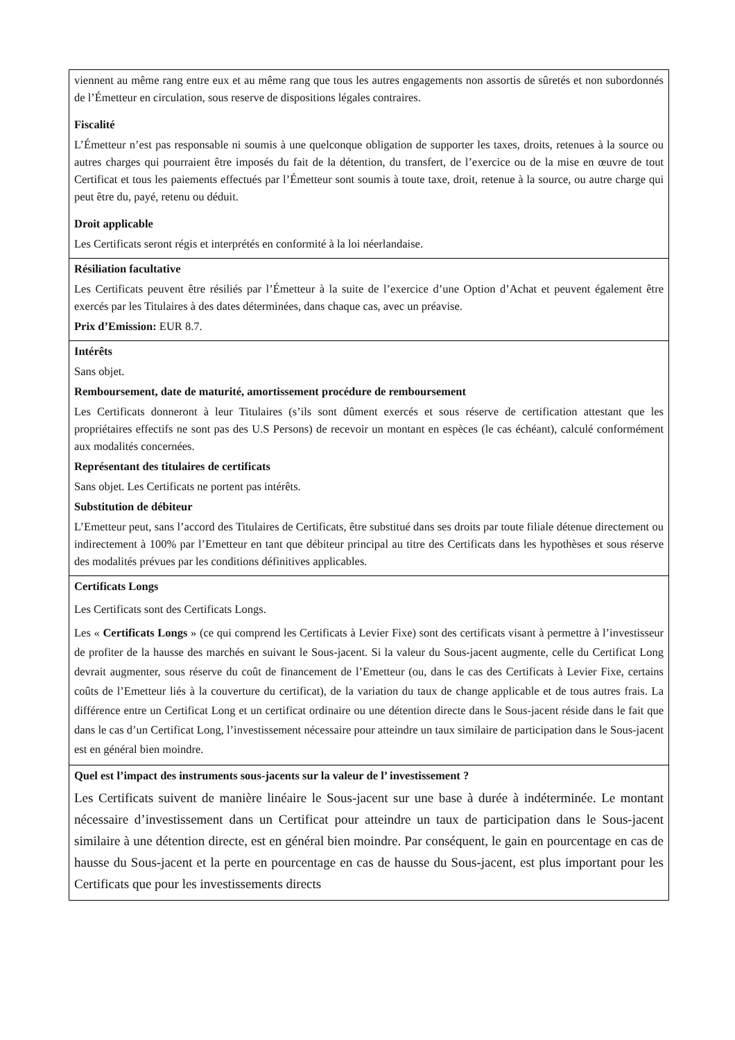| viennent au même rang entre eux et au même rang que tous les autres engagements non assortis de sûretés et non subordonnés de l’Émetteur en circulation, sous reserve de dispositions légales contraires. Fiscalité L’Émetteur n’est pas responsable ni soumis à une quelconque obligation de supporter les taxes, droits, retenues à la source ou autres charges qui pourraient être imposés du fait de la détention, du transfert, de l’exercice ou de la mise en œuvre de tout Certificat et tous les paiements effectués par l’Émetteur sont soumis à toute taxe, droit, retenue à la source, ou autre charge qui peut être du, payé, retenu ou déduit. Droit applicable Les Certificats seront régis et interprétés en conformité à la loi néerlandaise. |
| Résiliation facultative Les Certificats peuvent être résiliés par l’Émetteur à la suite de l’exercice d’une Option d’Achat et peuvent également être exercés par les Titulaires à des dates déterminées, dans chaque cas, avec un préavise. Prix d’Emission: EUR 8.7. |
| Intérêts Sans objet. Remboursement, date de maturité, amortissement procédure de remboursement Les Certificats donneront à leur Titulaires (s’ils sont dûment exercés et sous réserve de certification attestant que les propriétaires effectifs ne sont pas des U.S Persons) de recevoir un montant en espèces (le cas échéant), calculé conformément aux modalités concernées. Représentant des titulaires de certificats Sans objet. Les Certificats ne portent pas intérêts. Substitution de débiteur L’Emetteur peut, sans l’accord des Titulaires de Certificats, être substitué dans ses droits par toute filiale détenue directement ou indirectement à 100% par l’Emetteur en tant que débiteur principal au titre des Certificats dans les hypothèses et sous réserve des modalités prévues par les conditions définitives applicables. |
| Certificats Longs Les Certificats sont des Certificats Longs. Les « Certificats Longs » (ce qui comprend les Certificats à Levier Fixe) sont des certificats visant à permettre à l’investisseur de profiter de la hausse des marchés en suivant le Sous-jacent. Si la valeur du Sous-jacent augmente, celle du Certificat Long devrait augmenter, sous réserve du coût de financement de l’Emetteur (ou, dans le cas des Certificats à Levier Fixe, certains coûts de l’Emetteur liés à la couverture du certificat), de la variation du taux de change applicable et de tous autres frais. La différence entre un Certificat Long et un certificat ordinaire ou une détention directe dans le Sous-jacent réside dans le fait que dans le cas d’un Certificat Long, l’investissement nécessaire pour atteindre un taux similaire de participation dans le Sous-jacent est en général bien moindre. |
| Quel est l’impact des instruments sous-jacents sur la valeur de l’ investissement ? Les Certificats suivent de manière linéaire le Sous-jacent sur une base à durée à indéterminée. Le montant nécessaire d’investissement dans un Certificat pour atteindre un taux de participation dans le Sous-jacent similaire à une détention directe, est en général bien moindre. Par conséquent, le gain en pourcentage en cas de hausse du Sous-jacent et la perte en pourcentage en cas de hausse du Sous-jacent, est plus important pour les Certificats que pour les investissements directs |